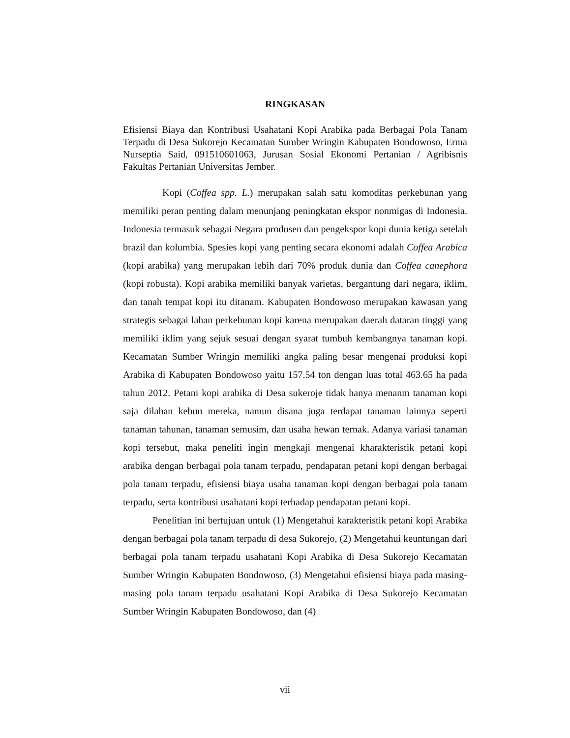RINGKASAN
Efisiensi Biaya dan Kontribusi Usahatani Kopi Arabika pada Berbagai Pola Tanam Terpadu di Desa Sukorejo Kecamatan Sumber Wringin Kabupaten Bondowoso, Erma Nurseptia Said, 091510601063, Jurusan Sosial Ekonomi Pertanian / Agribisnis Fakultas Pertanian Universitas Jember.
Kopi (Coffea spp. L.) merupakan salah satu komoditas perkebunan yang memiliki peran penting dalam menunjang peningkatan ekspor nonmigas di Indonesia. Indonesia termasuk sebagai Negara produsen dan pengekspor kopi dunia ketiga setelah brazil dan kolumbia. Spesies kopi yang penting secara ekonomi adalah Coffea Arabica (kopi arabika) yang merupakan lebih dari 70% produk dunia dan Coffea canephora (kopi robusta). Kopi arabika memiliki banyak varietas, bergantung dari negara, iklim, dan tanah tempat kopi itu ditanam. Kabupaten Bondowoso merupakan kawasan yang strategis sebagai lahan perkebunan kopi karena merupakan daerah dataran tinggi yang memiliki iklim yang sejuk sesuai dengan syarat tumbuh kembangnya tanaman kopi. Kecamatan Sumber Wringin memiliki angka paling besar mengenai produksi kopi Arabika di Kabupaten Bondowoso yaitu 157.54 ton dengan luas total 463.65 ha pada tahun 2012. Petani kopi arabika di Desa sukeroje tidak hanya menanm tanaman kopi saja dilahan kebun mereka, namun disana juga terdapat tanaman lainnya seperti tanaman tahunan, tanaman semusim, dan usaha hewan ternak. Adanya variasi tanaman kopi tersebut, maka peneliti ingin mengkaji mengenai kharakteristik petani kopi arabika dengan berbagai pola tanam terpadu, pendapatan petani kopi dengan berbagai pola tanam terpadu, efisiensi biaya usaha tanaman kopi dengan berbagai pola tanam terpadu, serta kontribusi usahatani kopi terhadap pendapatan petani kopi.
Penelitian ini bertujuan untuk (1) Mengetahui karakteristik petani kopi Arabika dengan berbagai pola tanam terpadu di desa Sukorejo, (2) Mengetahui keuntungan dari berbagai pola tanam terpadu usahatani Kopi Arabika di Desa Sukorejo Kecamatan Sumber Wringin Kabupaten Bondowoso, (3) Mengetahui efisiensi biaya pada masing-masing pola tanam terpadu usahatani Kopi Arabika di Desa Sukorejo Kecamatan Sumber Wringin Kabupaten Bondowoso, dan (4)
vii